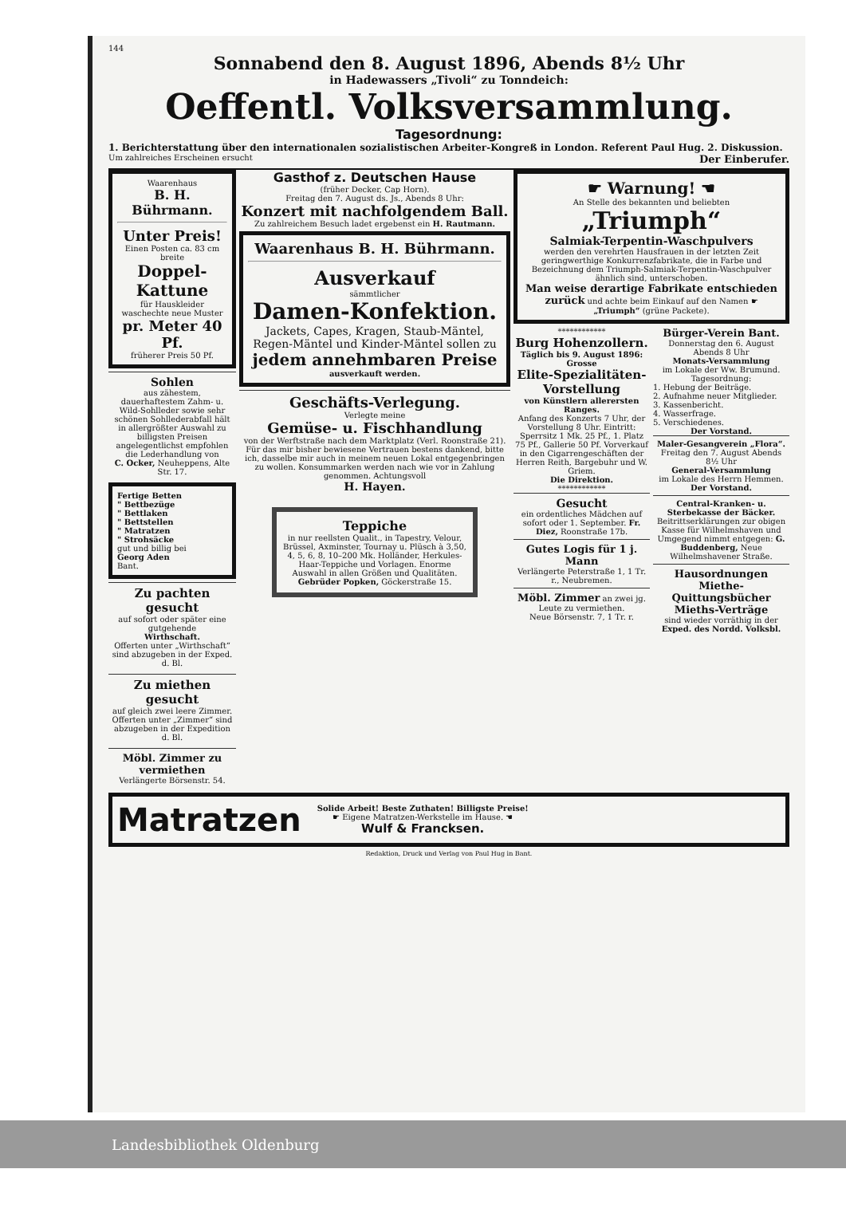144
Sonnabend den 8. August 1896, Abends 8½ Uhr
in Hadewassers „Tivoli“ zu Tonndeich:
Oeffentl. Volksversammlung.
Tagesordnung:
1. Berichterstattung über den internationalen sozialistischen Arbeiter-Kongreß in London. Referent Paul Hug. 2. Diskussion.
Um zahlreiches Erscheinen ersucht Der Einberufer.
Waarenhaus
B. H. Bührmann.
Unter Preis!
Einen Posten ca. 83 cm breite
Doppel-Kattune
für Hauskleider
waschechte neue Muster
pr. Meter 40 Pf.
früherer Preis 50 Pf.
Sohlen
aus zähestem, dauerhaftestem Zahm- u. Wild-Sohlleder sowie sehr schönen Sohllederabfall hält in allergrößter Auswahl zu billigsten Preisen angelegentlichst empfohlen die Lederhandlung von
C. Ocker, Neuheppens, Alte Str. 17.
Fertige Betten
" Bettbezüge
" Bettlaken
" Bettstellen
" Matratzen
" Strohsäcke
gut und billig bei
Georg Aden
Bant.
Zu pachten gesucht
auf sofort oder später eine gutgehende
Wirthschaft.
Offerten unter „Wirthschaft“ sind abzugeben in der Exped. d. Bl.
Zu miethen gesucht
auf gleich zwei leere Zimmer.
Offerten unter „Zimmer“ sind abzugeben in der Expedition d. Bl.
Möbl. Zimmer zu vermiethen
Verlängerte Börsenstr. 54.
Gasthof z. Deutschen Hause
(früher Decker, Cap Horn).
Freitag den 7. August ds. Js., Abends 8 Uhr:
Konzert mit nachfolgendem Ball.
Zu zahlreichem Besuch ladet ergebenst ein H. Rautmann.
Waarenhaus B. H. Bührmann.
Ausverkauf
sämmtlicher
Damen-Konfektion.
Jackets, Capes, Kragen, Staub-Mäntel, Regen-Mäntel und Kinder-Mäntel sollen zu
jedem annehmbaren Preise
ausverkauft werden.
Geschäfts-Verlegung.
Verlegte meine
Gemüse- u. Fischhandlung
von der Werftstraße nach dem Marktplatz (Verl. Roonstraße 21). Für das mir bisher bewiesene Vertrauen bestens dankend, bitte ich, dasselbe mir auch in meinem neuen Lokal entgegenbringen zu wollen. Konsummarken werden nach wie vor in Zahlung genommen. Achtungsvoll
H. Hayen.
Teppiche
in nur reellsten Qualit., in Tapestry, Velour, Brüssel, Axminster, Tournay u. Plüsch à 3,50, 4, 5, 6, 8, 10–200 Mk. Holländer, Herkules-Haar-Teppiche und Vorlagen. Enorme Auswahl in allen Größen und Qualitäten.
Gebrüder Popken, Göckerstraße 15.
☛ Warnung! ☚
An Stelle des bekannten und beliebten
„Triumph“
Salmiak-Terpentin-Waschpulvers
werden den verehrten Hausfrauen in der letzten Zeit geringwerthige Konkurrenzfabrikate, die in Farbe und Bezeichnung dem Triumph-Salmiak-Terpentin-Waschpulver ähnlich sind, unterschoben.
Man weise derartige Fabrikate entschieden zurück und achte beim Einkauf auf den Namen ☛ „Triumph“ (grüne Packete).
************
Burg Hohenzollern.
Täglich bis 9. August 1896:
Grosse
Elite-Spezialitäten-Vorstellung
von Künstlern allerersten Ranges.
Anfang des Konzerts 7 Uhr, der Vorstellung 8 Uhr. Eintritt: Sperrsitz 1 Mk. 25 Pf., 1. Platz 75 Pf., Gallerie 50 Pf. Vorverkauf in den Cigarrengeschäften der Herren Reith, Bargebuhr und W. Griem.
Die Direktion.
************
Gesucht
ein ordentliches Mädchen auf sofort oder 1. September. Fr. Diez, Roonstraße 17b.
Gutes Logis für 1 j. Mann
Verlängerte Peterstraße 1, 1 Tr. r., Neubremen.
Möbl. Zimmer an zwei jg. Leute zu vermiethen.
Neue Börsenstr. 7, 1 Tr. r.
Bürger-Verein Bant.
Donnerstag den 6. August Abends 8 Uhr
Monats-Versammlung
im Lokale der Ww. Brumund.
Tagesordnung:
1. Hebung der Beiträge.
2. Aufnahme neuer Mitglieder.
3. Kassenbericht.
4. Wasserfrage.
5. Verschiedenes.
Der Vorstand.
Maler-Gesangverein „Flora“.
Freitag den 7. August Abends 8½ Uhr
General-Versammlung
im Lokale des Herrn Hemmen.
Der Vorstand.
Central-Kranken- u. Sterbekasse der Bäcker.
Beitrittserklärungen zur obigen Kasse für Wilhelmshaven und Umgegend nimmt entgegen: G. Buddenberg, Neue Wilhelmshavener Straße.
Hausordnungen
Miethe-Quittungsbücher
Mieths-Verträge
sind wieder vorräthig in der Exped. des Nordd. Volksbl.
Matratzen
Solide Arbeit! Beste Zuthaten! Billigste Preise!
☛ Eigene Matratzen-Werkstelle im Hause. ☚
Wulf & Francksen.
Redaktion, Druck und Verlag von Paul Hug in Bant.
Landesbibliothek Oldenburg